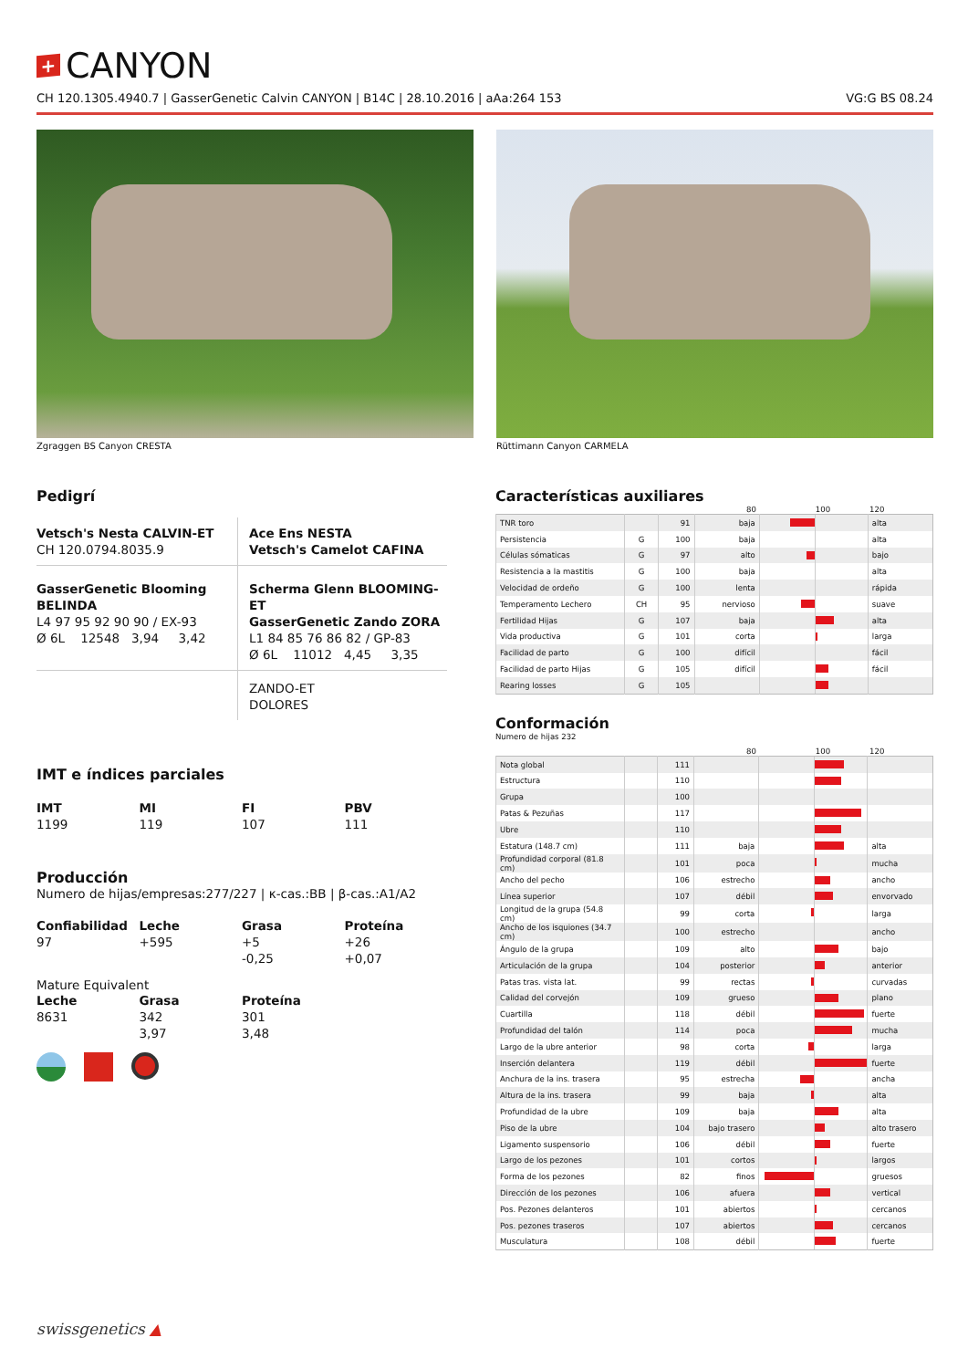+ CANYON
CH 120.1305.4940.7 | GasserGenetic Calvin CANYON | B14C | 28.10.2016 | aAa:264 153 VG:G BS 08.24
Zgraggen BS Canyon CRESTA Rüttimann Canyon CARMELA
Pedigrí
Vetsch's Nesta CALVIN-ET
CH 120.0794.8035.9
Ace Ens NESTA
Vetsch's Camelot CAFINA
GasserGenetic Blooming BELINDA
L4 97 95 92 90 90 / EX-93
Ø 6L 12548 3,94 3,42
Scherma Glenn BLOOMING-ET
GasserGenetic Zando ZORA
L1 84 85 76 86 82 / GP-83
Ø 6L 11012 4,45 3,35
ZANDO-ET
DOLORES
IMT e índices parciales
IMT
1199
MI
119
FI
107
PBV
111
Producción
Numero de hijas/empresas:277/227 | κ-cas.:BB | β-cas.:A1/A2
Confiabilidad
97
Leche
+595
Grasa
+5
-0,25
Proteína
+26
+0,07
Mature Equivalent
Leche
8631
Grasa
342
3,97
Proteína
301
3,48
Características auxiliares
80 100 120
| TNR toro | | 91 | baja | | alta |
| Persistencia | G | 100 | baja | | alta |
| Células sómaticas | G | 97 | alto | | bajo |
| Resistencia a la mastitis | G | 100 | baja | | alta |
| Velocidad de ordeño | G | 100 | lenta | | rápida |
| Temperamento Lechero | CH | 95 | nervioso | | suave |
| Fertilidad Hijas | G | 107 | baja | | alta |
| Vida productiva | G | 101 | corta | | larga |
| Facilidad de parto | G | 100 | difícil | | fácil |
| Facilidad de parto Hijas | G | 105 | difícil | | fácil |
| Rearing losses | G | 105 | | | |
Conformación
Numero de hijas 232
80 100 120
| Nota global | | 111 | | | |
| Estructura | | 110 | | | |
| Grupa | | 100 | | | |
| Patas & Pezuñas | | 117 | | | |
| Ubre | | 110 | | | |
| Estatura (148.7 cm) | | 111 | baja | | alta |
| Profundidad corporal (81.8 cm) | | 101 | poca | | mucha |
| Ancho del pecho | | 106 | estrecho | | ancho |
| Línea superior | | 107 | débil | | envorvado |
| Longitud de la grupa (54.8 cm) | | 99 | corta | | larga |
| Ancho de los isquiones (34.7 cm) | | 100 | estrecho | | ancho |
| Ángulo de la grupa | | 109 | alto | | bajo |
| Articulación de la grupa | | 104 | posterior | | anterior |
| Patas tras. vista lat. | | 99 | rectas | | curvadas |
| Calidad del corvejón | | 109 | grueso | | plano |
| Cuartilla | | 118 | débil | | fuerte |
| Profundidad del talón | | 114 | poca | | mucha |
| Largo de la ubre anterior | | 98 | corta | | larga |
| Inserción delantera | | 119 | débil | | fuerte |
| Anchura de la ins. trasera | | 95 | estrecha | | ancha |
| Altura de la ins. trasera | | 99 | baja | | alta |
| Profundidad de la ubre | | 109 | baja | | alta |
| Piso de la ubre | | 104 | bajo trasero | | alto trasero |
| Ligamento suspensorio | | 106 | débil | | fuerte |
| Largo de los pezones | | 101 | cortos | | largos |
| Forma de los pezones | | 82 | finos | | gruesos |
| Dirección de los pezones | | 106 | afuera | | vertical |
| Pos. Pezones delanteros | | 101 | abiertos | | cercanos |
| Pos. pezones traseros | | 107 | abiertos | | cercanos |
| Musculatura | | 108 | débil | | fuerte |
swissgenetics ▲